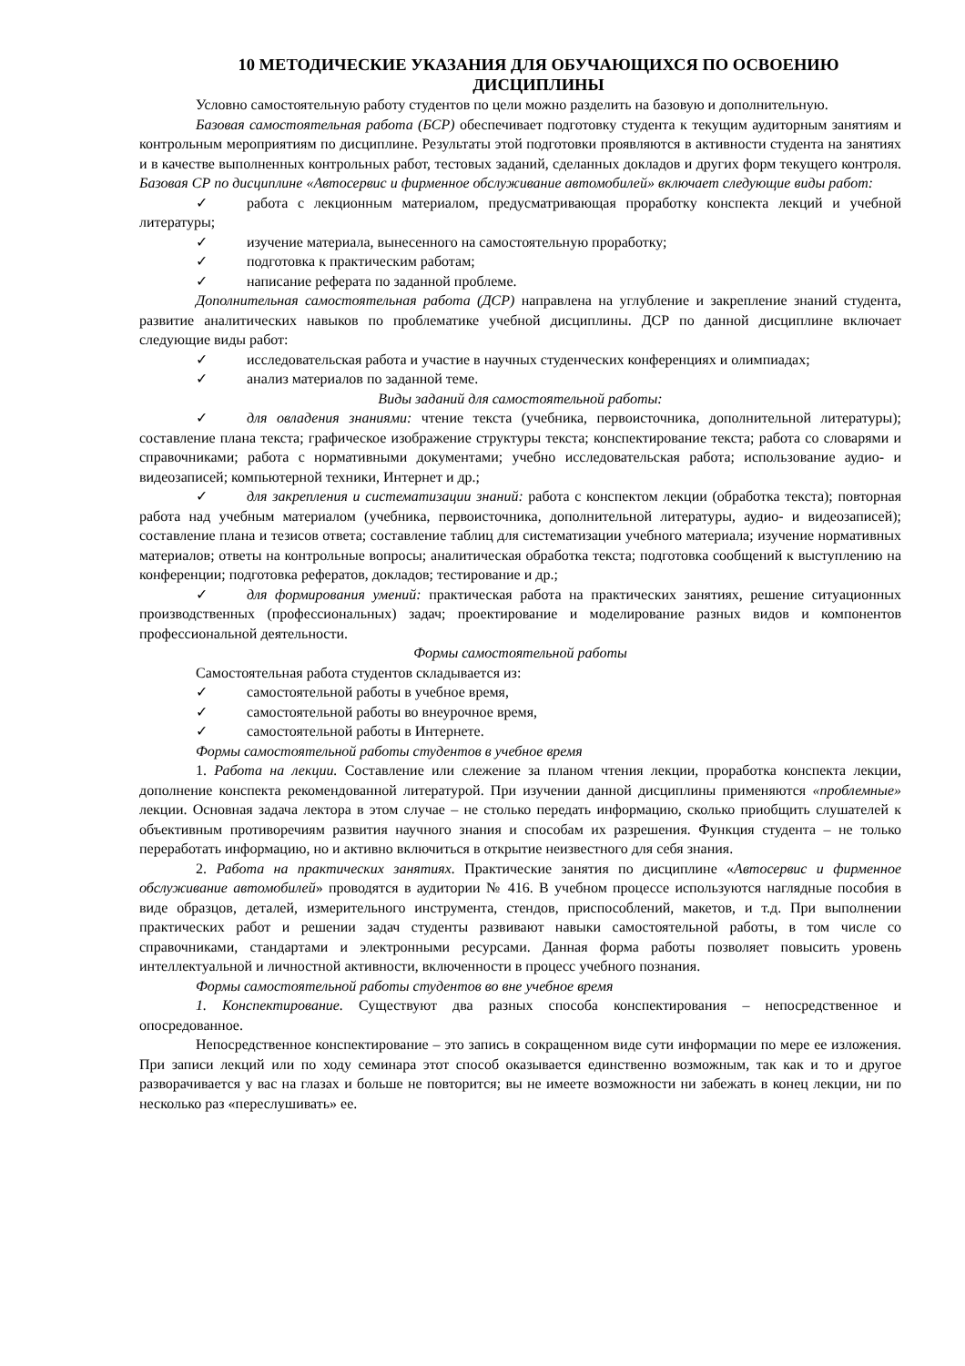10 МЕТОДИЧЕСКИЕ УКАЗАНИЯ ДЛЯ ОБУЧАЮЩИХСЯ ПО ОСВОЕНИЮ
ДИСЦИПЛИНЫ
Условно самостоятельную работу студентов по цели можно разделить на базовую и дополнительную.
Базовая самостоятельная работа (БСР) обеспечивает подготовку студента к текущим аудиторным занятиям и контрольным мероприятиям по дисциплине. Результаты этой подготовки проявляются в активности студента на занятиях и в качестве выполненных контрольных работ, тестовых заданий, сделанных докладов и других форм текущего контроля. Базовая СР по дисциплине «Автосервис и фирменное обслуживание автомобилей» включает следующие виды работ:
✓ работа с лекционным материалом, предусматривающая проработку конспекта лекций и учебной литературы;
✓ изучение материала, вынесенного на самостоятельную проработку;
✓ подготовка к практическим работам;
✓ написание реферата по заданной проблеме.
Дополнительная самостоятельная работа (ДСР) направлена на углубление и закрепление знаний студента, развитие аналитических навыков по проблематике учебной дисциплины. ДСР по данной дисциплине включает следующие виды работ:
✓ исследовательская работа и участие в научных студенческих конференциях и олимпиадах;
✓ анализ материалов по заданной теме.
Виды заданий для самостоятельной работы:
✓ для овладения знаниями: чтение текста (учебника, первоисточника, дополнительной литературы); составление плана текста; графическое изображение структуры текста; конспектирование текста; работа со словарями и справочниками; работа с нормативными документами; учебно исследовательская работа; использование аудио- и видеозаписей; компьютерной техники, Интернет и др.;
✓ для закрепления и систематизации знаний: работа с конспектом лекции (обработка текста); повторная работа над учебным материалом (учебника, первоисточника, дополнительной литературы, аудио- и видеозаписей); составление плана и тезисов ответа; составление таблиц для систематизации учебного материала; изучение нормативных материалов; ответы на контрольные вопросы; аналитическая обработка текста; подготовка сообщений к выступлению на конференции; подготовка рефератов, докладов; тестирование и др.;
✓ для формирования умений: практическая работа на практических занятиях, решение ситуационных производственных (профессиональных) задач; проектирование и моделирование разных видов и компонентов профессиональной деятельности.
Формы самостоятельной работы
Самостоятельная работа студентов складывается из:
✓ самостоятельной работы в учебное время,
✓ самостоятельной работы во внеурочное время,
✓ самостоятельной работы в Интернете.
Формы самостоятельной работы студентов в учебное время
1. Работа на лекции. Составление или слежение за планом чтения лекции, проработка конспекта лекции, дополнение конспекта рекомендованной литературой. При изучении данной дисциплины применяются «проблемные» лекции. Основная задача лектора в этом случае – не столько передать информацию, сколько приобщить слушателей к объективным противоречиям развития научного знания и способам их разрешения. Функция студента – не только переработать информацию, но и активно включиться в открытие неизвестного для себя знания.
2. Работа на практических занятиях. Практические занятия по дисциплине «Автосервис и фирменное обслуживание автомобилей» проводятся в аудитории № 416. В учебном процессе используются наглядные пособия в виде образцов, деталей, измерительного инструмента, стендов, приспособлений, макетов, и т.д. При выполнении практических работ и решении задач студенты развивают навыки самостоятельной работы, в том числе со справочниками, стандартами и электронными ресурсами. Данная форма работы позволяет повысить уровень интеллектуальной и личностной активности, включенности в процесс учебного познания.
Формы самостоятельной работы студентов во вне учебное время
1. Конспектирование. Существуют два разных способа конспектирования – непосредственное и опосредованное.
Непосредственное конспектирование – это запись в сокращенном виде сути информации по мере ее изложения. При записи лекций или по ходу семинара этот способ оказывается единственно возможным, так как и то и другое разворачивается у вас на глазах и больше не повторится; вы не имеете возможности ни забежать в конец лекции, ни по несколько раз «переслушивать» ее.